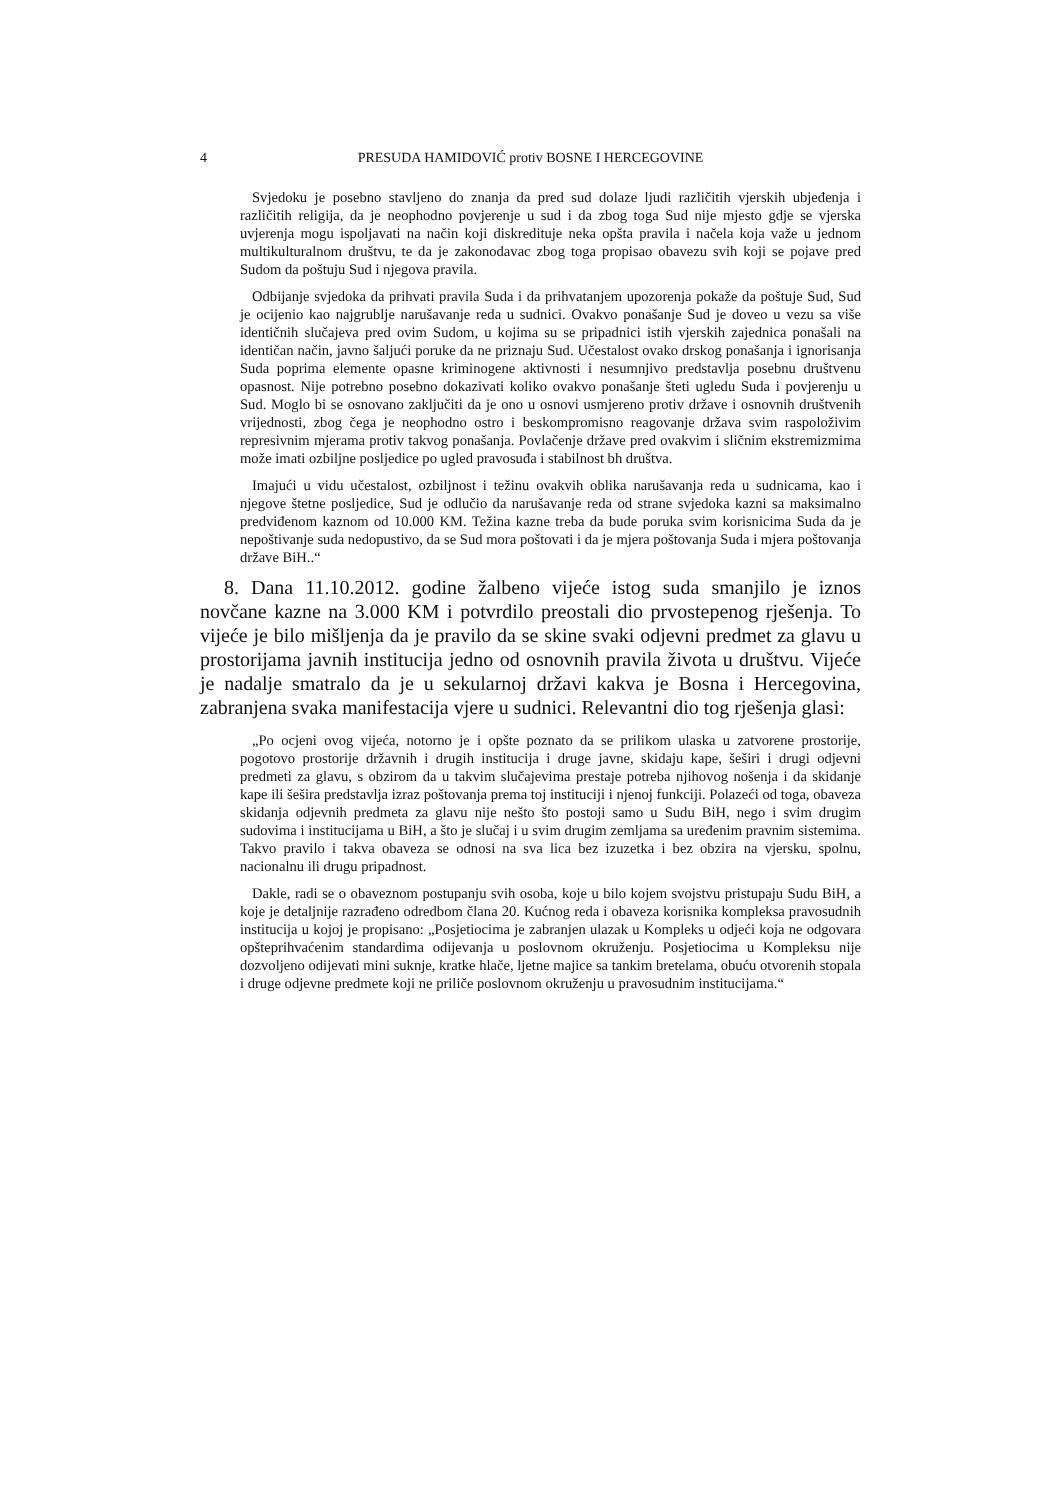4 PRESUDA HAMIDOVIĆ protiv BOSNE I HERCEGOVINE
Svjedoku je posebno stavljeno do znanja da pred sud dolaze ljudi različitih vjerskih ubjeđenja i različitih religija, da je neophodno povjerenje u sud i da zbog toga Sud nije mjesto gdje se vjerska uvjerenja mogu ispoljavati na način koji diskredituje neka opšta pravila i načela koja važe u jednom multikulturalnom društvu, te da je zakonodavac zbog toga propisao obavezu svih koji se pojave pred Sudom da poštuju Sud i njegova pravila.
Odbijanje svjedoka da prihvati pravila Suda i da prihvatanjem upozorenja pokaže da poštuje Sud, Sud je ocijenio kao najgrublje narušavanje reda u sudnici. Ovakvo ponašanje Sud je doveo u vezu sa više identičnih slučajeva pred ovim Sudom, u kojima su se pripadnici istih vjerskih zajednica ponašali na identičan način, javno šaljući poruke da ne priznaju Sud. Učestalost ovako drskog ponašanja i ignorisanja Suda poprima elemente opasne kriminogene aktivnosti i nesumnjivo predstavlja posebnu društvenu opasnost. Nije potrebno posebno dokazivati koliko ovakvo ponašanje šteti ugledu Suda i povjerenju u Sud. Moglo bi se osnovano zaključiti da je ono u osnovi usmjereno protiv države i osnovnih društvenih vrijednosti, zbog čega je neophodno ostro i beskompromisno reagovanje država svim raspoloživim represivnim mjerama protiv takvog ponašanja. Povlačenje države pred ovakvim i sličnim ekstremizmima može imati ozbiljne posljedice po ugled pravosuđa i stabilnost bh društva.
Imajući u vidu učestalost, ozbiljnost i težinu ovakvih oblika narušavanja reda u sudnicama, kao i njegove štetne posljedice, Sud je odlučio da narušavanje reda od strane svjedoka kazni sa maksimalno predviđenom kaznom od 10.000 KM. Težina kazne treba da bude poruka svim korisnicima Suda da je nepoštivanje suda nedopustivo, da se Sud mora poštovati i da je mjera poštovanja Suda i mjera poštovanja države BiH..“
8. Dana 11.10.2012. godine žalbeno vijeće istog suda smanjilo je iznos novčane kazne na 3.000 KM i potvrdilo preostali dio prvostepenog rješenja. To vijeće je bilo mišljenja da je pravilo da se skine svaki odjevni predmet za glavu u prostorijama javnih institucija jedno od osnovnih pravila života u društvu. Vijeće je nadalje smatralo da je u sekularnoj državi kakva je Bosna i Hercegovina, zabranjena svaka manifestacija vjere u sudnici. Relevantni dio tog rješenja glasi:
„Po ocjeni ovog vijeća, notorno je i opšte poznato da se prilikom ulaska u zatvorene prostorije, pogotovo prostorije državnih i drugih institucija i druge javne, skidaju kape, šeširi i drugi odjevni predmeti za glavu, s obzirom da u takvim slučajevima prestaje potreba njihovog nošenja i da skidanje kape ili šešira predstavlja izraz poštovanja prema toj instituciji i njenoj funkciji. Polazeći od toga, obaveza skidanja odjevnih predmeta za glavu nije nešto što postoji samo u Sudu BiH, nego i svim drugim sudovima i institucijama u BiH, a što je slučaj i u svim drugim zemljama sa uređenim pravnim sistemima. Takvo pravilo i takva obaveza se odnosi na sva lica bez izuzetka i bez obzira na vjersku, spolnu, nacionalnu ili drugu pripadnost.
Dakle, radi se o obaveznom postupanju svih osoba, koje u bilo kojem svojstvu pristupaju Sudu BiH, a koje je detaljnije razrađeno odredbom člana 20. Kućnog reda i obaveza korisnika kompleksa pravosudnih institucija u kojoj je propisano: „Posjetiocima je zabranjen ulazak u Kompleks u odjeći koja ne odgovara opšteprihvaćenim standardima odijevanja u poslovnom okruženju. Posjetiocima u Kompleksu nije dozvoljeno odijevati mini suknje, kratke hlače, ljetne majice sa tankim bretelama, obuću otvorenih stopala i druge odjevne predmete koji ne priliče poslovnom okruženju u pravosudnim institucijama.“